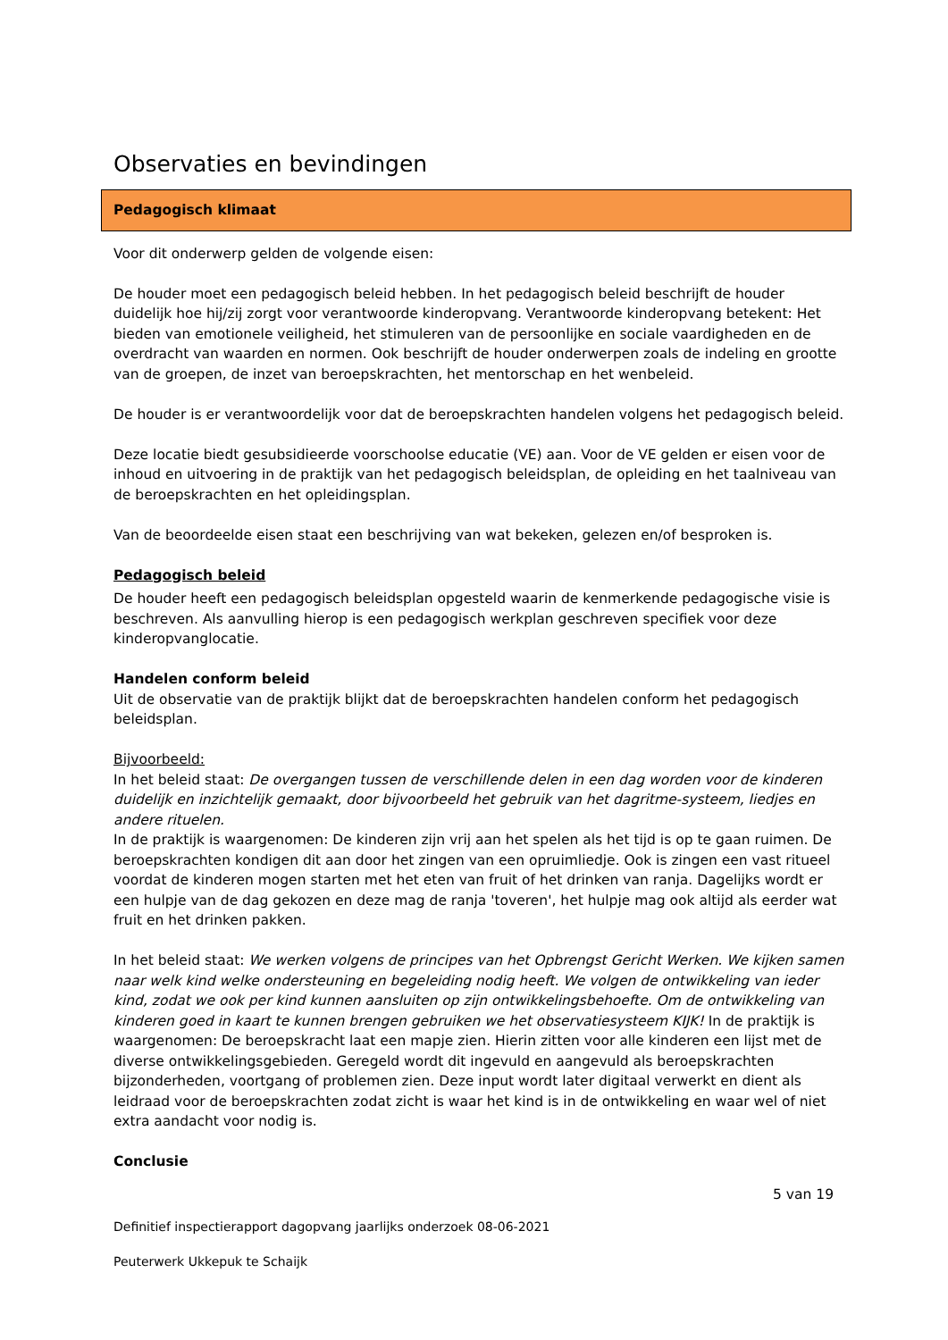Observaties en bevindingen
Pedagogisch klimaat
Voor dit onderwerp gelden de volgende eisen:
De houder moet een pedagogisch beleid hebben. In het pedagogisch beleid beschrijft de houder duidelijk hoe hij/zij zorgt voor verantwoorde kinderopvang. Verantwoorde kinderopvang betekent: Het bieden van emotionele veiligheid, het stimuleren van de persoonlijke en sociale vaardigheden en de overdracht van waarden en normen. Ook beschrijft de houder onderwerpen zoals de indeling en grootte van de groepen, de inzet van beroepskrachten, het mentorschap en het wenbeleid.
De houder is er verantwoordelijk voor dat de beroepskrachten handelen volgens het pedagogisch beleid.
Deze locatie biedt gesubsidieerde voorschoolse educatie (VE) aan. Voor de VE gelden er eisen voor de inhoud en uitvoering in de praktijk van het pedagogisch beleidsplan, de opleiding en het taalniveau van de beroepskrachten en het opleidingsplan.
Van de beoordeelde eisen staat een beschrijving van wat bekeken, gelezen en/of besproken is.
Pedagogisch beleid
De houder heeft een pedagogisch beleidsplan opgesteld waarin de kenmerkende pedagogische visie is beschreven. Als aanvulling hierop is een pedagogisch werkplan geschreven specifiek voor deze kinderopvanglocatie.
Handelen conform beleid
Uit de observatie van de praktijk blijkt dat de beroepskrachten handelen conform het pedagogisch beleidsplan.
Bijvoorbeeld:
In het beleid staat: De overgangen tussen de verschillende delen in een dag worden voor de kinderen duidelijk en inzichtelijk gemaakt, door bijvoorbeeld het gebruik van het dagritme-systeem, liedjes en andere rituelen.
In de praktijk is waargenomen: De kinderen zijn vrij aan het spelen als het tijd is op te gaan ruimen. De beroepskrachten kondigen dit aan door het zingen van een opruimliedje. Ook is zingen een vast ritueel voordat de kinderen mogen starten met het eten van fruit of het drinken van ranja. Dagelijks wordt er een hulpje van de dag gekozen en deze mag de ranja 'toveren', het hulpje mag ook altijd als eerder wat fruit en het drinken pakken.
In het beleid staat: We werken volgens de principes van het Opbrengst Gericht Werken. We kijken samen naar welk kind welke ondersteuning en begeleiding nodig heeft. We volgen de ontwikkeling van ieder kind, zodat we ook per kind kunnen aansluiten op zijn ontwikkelingsbehoefte. Om de ontwikkeling van kinderen goed in kaart te kunnen brengen gebruiken we het observatiesysteem KIJK! In de praktijk is waargenomen: De beroepskracht laat een mapje zien. Hierin zitten voor alle kinderen een lijst met de diverse ontwikkelingsgebieden. Geregeld wordt dit ingevuld en aangevuld als beroepskrachten bijzonderheden, voortgang of problemen zien. Deze input wordt later digitaal verwerkt en dient als leidraad voor de beroepskrachten zodat zicht is waar het kind is in de ontwikkeling en waar wel of niet extra aandacht voor nodig is.
Conclusie
5 van 19
Definitief inspectierapport dagopvang jaarlijks onderzoek 08-06-2021
Peuterwerk Ukkepuk te Schaijk